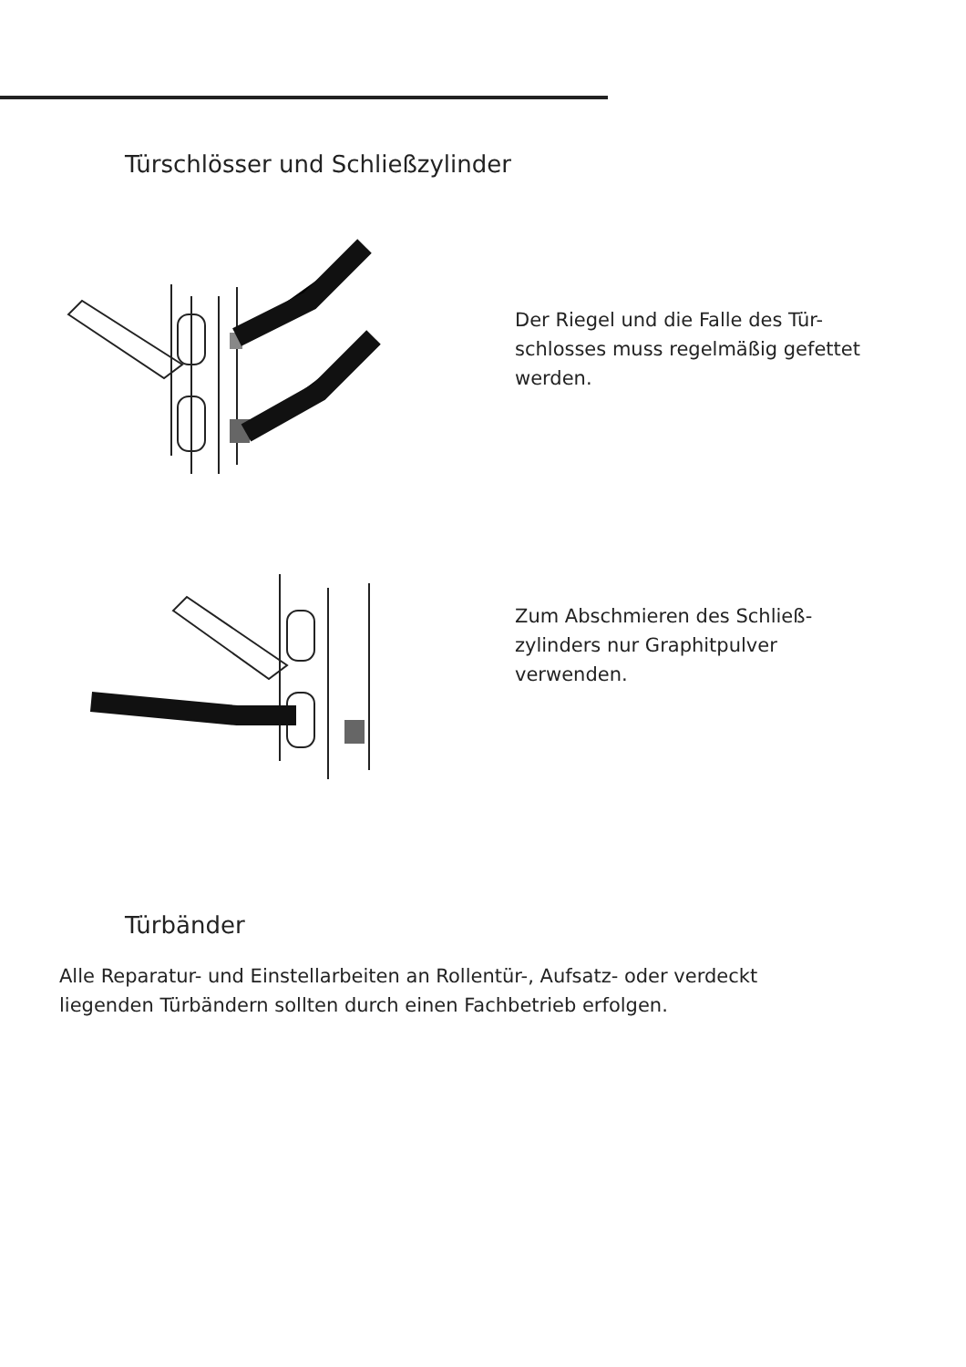Türschlösser und Schließzylinder
Der Riegel und die Falle des Tür-
schlosses muss regelmäßig gefettet
werden.
Zum Abschmieren des Schließ-
zylinders nur Graphitpulver
verwenden.
Türbänder
Alle Reparatur- und Einstellarbeiten an Rollentür-, Aufsatz- oder verdeckt
liegenden Türbändern sollten durch einen Fachbetrieb erfolgen.